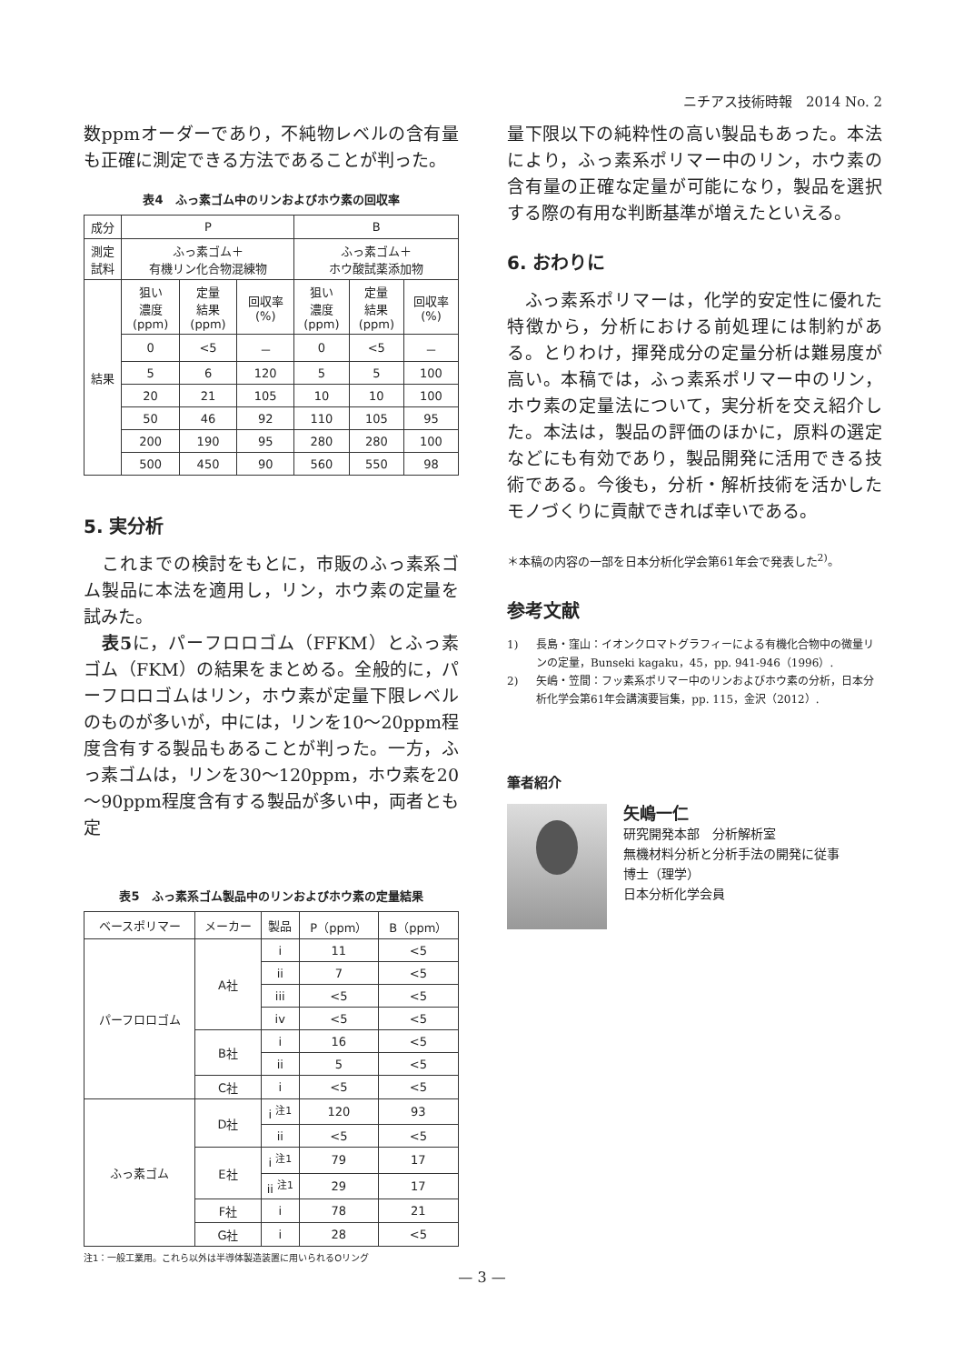ニチアス技術時報　2014 No. 2
数ppmオーダーであり，不純物レベルの含有量も正確に測定できる方法であることが判った。
表4　ふっ素ゴム中のリンおよびホウ素の回収率
| 成分 | P | | | B | | |
| 測定 試料 | ふっ素ゴム＋ 有機リン化合物混練物 | | | ふっ素ゴム＋ ホウ酸試薬添加物 | | |
| 結果 | 狙い 濃度 (ppm) | 定量 結果 (ppm) | 回収率 (%) | 狙い 濃度 (ppm) | 定量 結果 (ppm) | 回収率 (%) |
| | 0 | <5 | － | 0 | <5 | － |
| | 5 | 6 | 120 | 5 | 5 | 100 |
| | 20 | 21 | 105 | 10 | 10 | 100 |
| | 50 | 46 | 92 | 110 | 105 | 95 |
| | 200 | 190 | 95 | 280 | 280 | 100 |
| | 500 | 450 | 90 | 560 | 550 | 98 |
5. 実分析
　これまでの検討をもとに，市販のふっ素系ゴム製品に本法を適用し，リン，ホウ素の定量を試みた。
　表5に，パーフロロゴム（FFKM）とふっ素ゴム（FKM）の結果をまとめる。全般的に，パーフロロゴムはリン，ホウ素が定量下限レベルのものが多いが，中には，リンを10～20ppm程度含有する製品もあることが判った。一方，ふっ素ゴムは，リンを30～120ppm，ホウ素を20～90ppm程度含有する製品が多い中，両者とも定
表5　ふっ素系ゴム製品中のリンおよびホウ素の定量結果
| ベースポリマー | メーカー | 製品 | P（ppm） | B（ppm） |
| --- | --- | --- | --- | --- |
| パーフロロゴム | A社 | i | 11 | <5 |
| | | ii | 7 | <5 |
| | | iii | <5 | <5 |
| | | iv | <5 | <5 |
| | B社 | i | 16 | <5 |
| | | ii | 5 | <5 |
| | C社 | i | <5 | <5 |
| ふっ素ゴム | D社 | i <sup>注1</sup> | 120 | 93 |
| | | ii | <5 | <5 |
| | E社 | i <sup>注1</sup> | 79 | 17 |
| | | ii <sup>注1</sup> | 29 | 17 |
| | F社 | i | 78 | 21 |
| | G社 | i | 28 | <5 |
注1：一般工業用。これら以外は半導体製造装置に用いられるOリング
量下限以下の純粋性の高い製品もあった。本法により，ふっ素系ポリマー中のリン，ホウ素の含有量の正確な定量が可能になり，製品を選択する際の有用な判断基準が増えたといえる。
6. おわりに
　ふっ素系ポリマーは，化学的安定性に優れた特徴から，分析における前処理には制約がある。とりわけ，揮発成分の定量分析は難易度が高い。本稿では，ふっ素系ポリマー中のリン，ホウ素の定量法について，実分析を交え紹介した。本法は，製品の評価のほかに，原料の選定などにも有効であり，製品開発に活用できる技術である。今後も，分析・解析技術を活かしたモノづくりに貢献できれば幸いである。
＊本稿の内容の一部を日本分析化学会第61年会で発表した<sup>2)</sup>。
参考文献
1) 長島・窪山：イオンクロマトグラフィーによる有機化合物中の微量リンの定量，Bunseki kagaku，45，pp. 941-946（1996）.
2) 矢嶋・笠間：フッ素系ポリマー中のリンおよびホウ素の分析，日本分析化学会第61年会講演要旨集，pp. 115，金沢（2012）.
筆者紹介
矢嶋一仁
研究開発本部　分析解析室
無機材料分析と分析手法の開発に従事
博士（理学）
日本分析化学会員
— 3 —